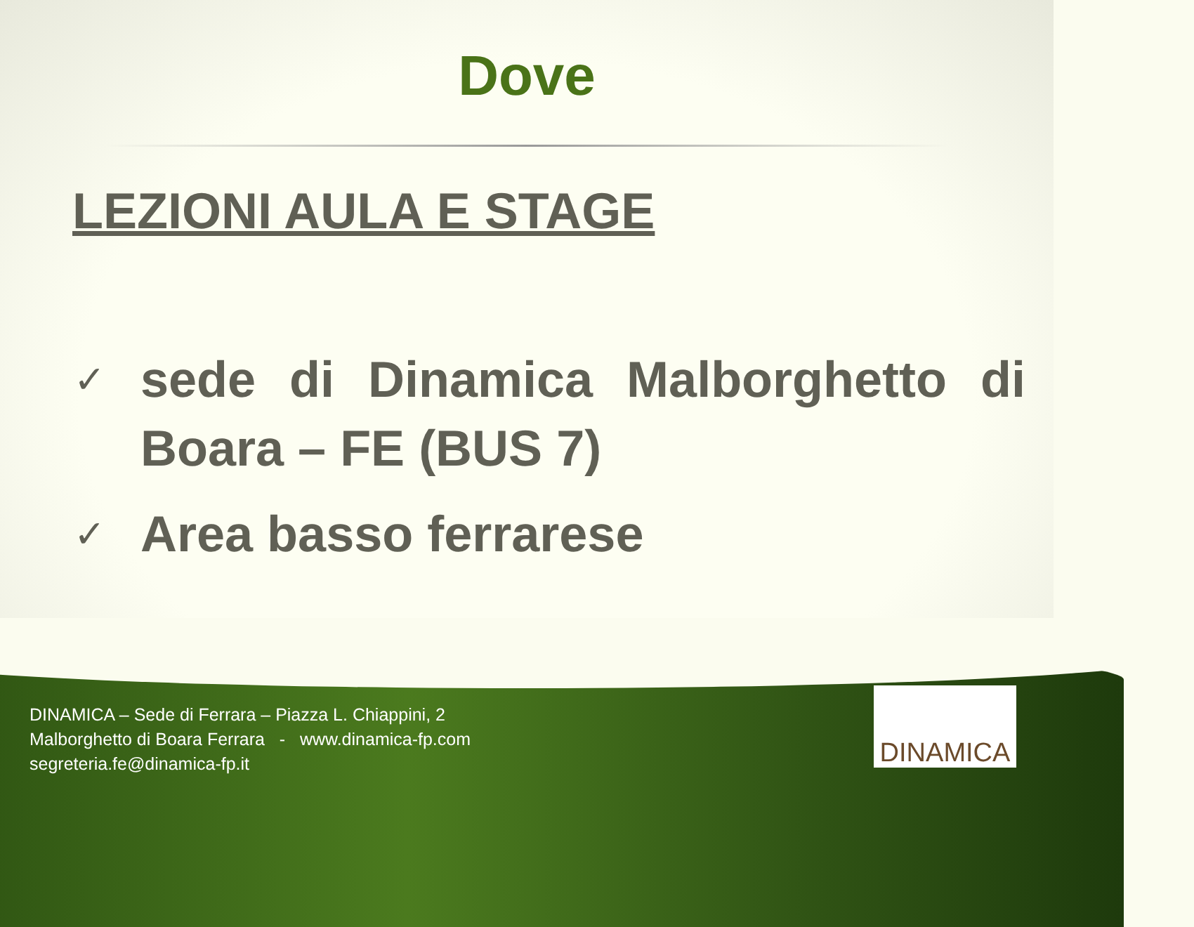Dove
LEZIONI AULA E STAGE
✓ sede di Dinamica Malborghetto di Boara – FE (BUS 7)
✓ Area basso ferrarese
DINAMICA – Sede di Ferrara – Piazza L. Chiappini, 2
Malborghetto di Boara Ferrara - www.dinamica-fp.com
segreteria.fe@dinamica-fp.it
DINAMICA